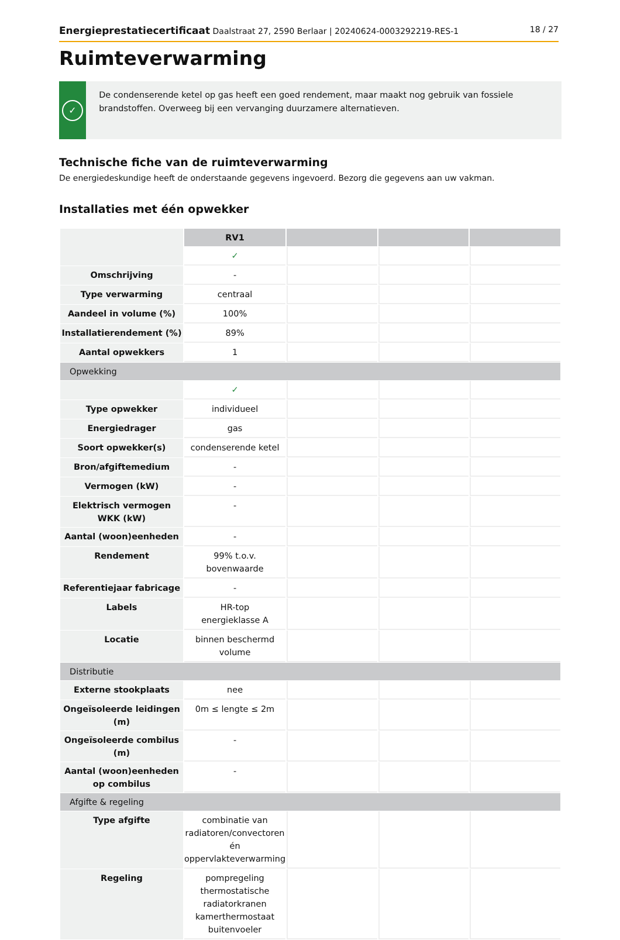Energieprestatiecertificaat Daalstraat 27, 2590 Berlaar | 20240624-0003292219-RES-1 18 / 27
Ruimteverwarming
✓
De condenserende ketel op gas heeft een goed rendement, maar maakt nog gebruik van fossiele brandstoffen. Overweeg bij een vervanging duurzamere alternatieven.
Technische fiche van de ruimteverwarming
De energiedeskundige heeft de onderstaande gegevens ingevoerd. Bezorg die gegevens aan uw vakman.
Installaties met één opwekker
| | RV1 | | | |
| | ✓ | | | |
| Omschrijving | - | | | |
| Type verwarming | centraal | | | |
| Aandeel in volume (%) | 100% | | | |
| Installatierendement (%) | 89% | | | |
| Aantal opwekkers | 1 | | | |
| Opwekking | | | | |
| | ✓ | | | |
| Type opwekker | individueel | | | |
| Energiedrager | gas | | | |
| Soort opwekker(s) | condenserende ketel | | | |
| Bron/afgiftemedium | - | | | |
| Vermogen (kW) | - | | | |
| Elektrisch vermogen WKK (kW) | - | | | |
| Aantal (woon)eenheden | - | | | |
| Rendement | 99% t.o.v. bovenwaarde | | | |
| Referentiejaar fabricage | - | | | |
| Labels | HR-top energieklasse A | | | |
| Locatie | binnen beschermd volume | | | |
| Distributie | | | | |
| Externe stookplaats | nee | | | |
| Ongeïsoleerde leidingen (m) | 0m ≤ lengte ≤ 2m | | | |
| Ongeïsoleerde combilus (m) | - | | | |
| Aantal (woon)eenheden op combilus | - | | | |
| Afgifte & regeling | | | | |
| Type afgifte | combinatie van radiatoren/convectoren én oppervlakteverwarming | | | |
| Regeling | pompregeling thermostatische radiatorkranen kamerthermostaat buitenvoeler | | | |